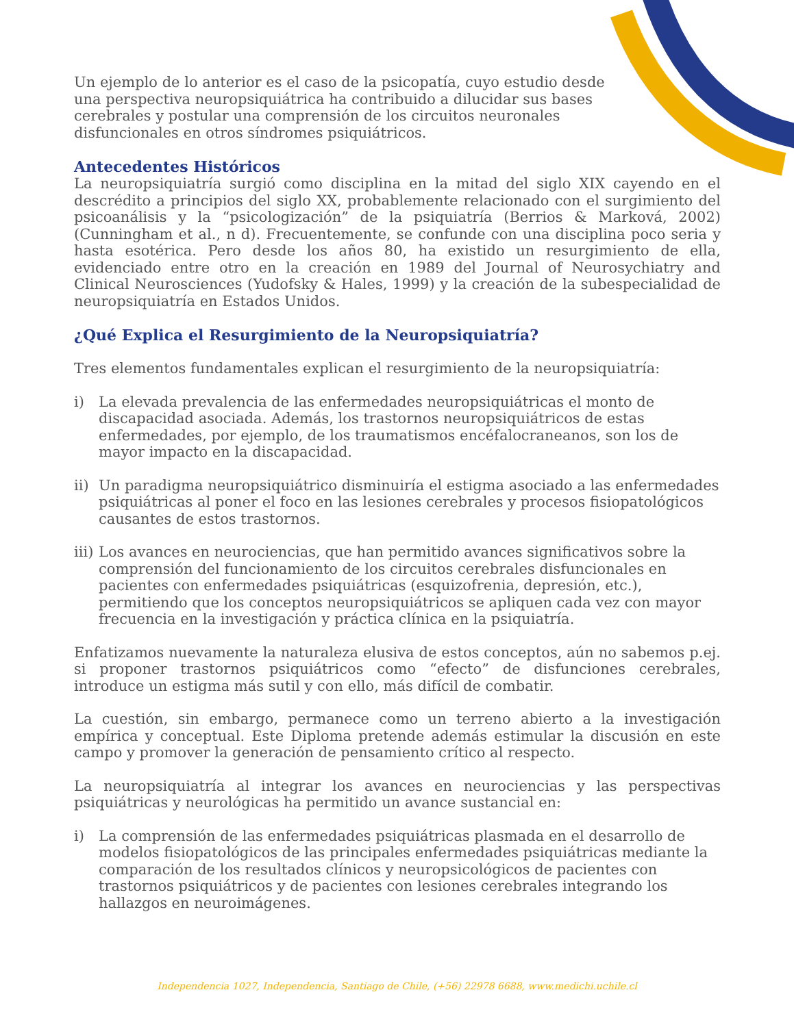Un ejemplo de lo anterior es el caso de la psicopatía, cuyo estudio desde una perspectiva neuropsiquiátrica ha contribuido a dilucidar sus bases cerebrales y postular una comprensión de los circuitos neuronales disfuncionales en otros síndromes psiquiátricos.
Antecedentes Históricos
La neuropsiquiatría surgió como disciplina en la mitad del siglo XIX cayendo en el descrédito a principios del siglo XX, probablemente relacionado con el surgimiento del psicoanálisis y la “psicologización” de la psiquiatría (Berrios & Marková, 2002) (Cunningham et al., n d). Frecuentemente, se confunde con una disciplina poco seria y hasta esotérica. Pero desde los años 80, ha existido un resurgimiento de ella, evidenciado entre otro en la creación en 1989 del Journal of Neurosychiatry and Clinical Neurosciences (Yudofsky & Hales, 1999) y la creación de la subespecialidad de neuropsiquiatría en Estados Unidos.
¿Qué Explica el Resurgimiento de la Neuropsiquiatría?
Tres elementos fundamentales explican el resurgimiento de la neuropsiquiatría:
i) La elevada prevalencia de las enfermedades neuropsiquiátricas el monto de discapacidad asociada. Además, los trastornos neuropsiquiátricos de estas enfermedades, por ejemplo, de los traumatismos encéfalocraneanos, son los de mayor impacto en la discapacidad.
ii)
Un paradigma neuropsiquiátrico disminuiría el estigma asociado a las enfermedades psiquiátricas al poner el foco en las lesiones cerebrales y procesos fisiopatológicos causantes de estos trastornos.
iii)
Los avances en neurociencias, que han permitido avances significativos sobre la comprensión del funcionamiento de los circuitos cerebrales disfuncionales en pacientes con enfermedades psiquiátricas (esquizofrenia, depresión, etc.), permitiendo que los conceptos neuropsiquiátricos se apliquen cada vez con mayor frecuencia en la investigación y práctica clínica en la psiquiatría.
Enfatizamos nuevamente la naturaleza elusiva de estos conceptos, aún no sabemos p.ej. si proponer trastornos psiquiátricos como “efecto” de disfunciones cerebrales, introduce un estigma más sutil y con ello, más difícil de combatir.
La cuestión, sin embargo, permanece como un terreno abierto a la investigación empírica y conceptual. Este Diploma pretende además estimular la discusión en este campo y promover la generación de pensamiento crítico al respecto.
La neuropsiquiatría al integrar los avances en neurociencias y las perspectivas psiquiátricas y neurológicas ha permitido un avance sustancial en:
i) La comprensión de las enfermedades psiquiátricas plasmada en el desarrollo de modelos fisiopatológicos de las principales enfermedades psiquiátricas mediante la comparación de los resultados clínicos y neuropsicológicos de pacientes con trastornos psiquiátricos y de pacientes con lesiones cerebrales integrando los hallazgos en neuroimágenes.
Independencia 1027, Independencia, Santiago de Chile, (+56) 22978 6688, www.medichi.uchile.cl